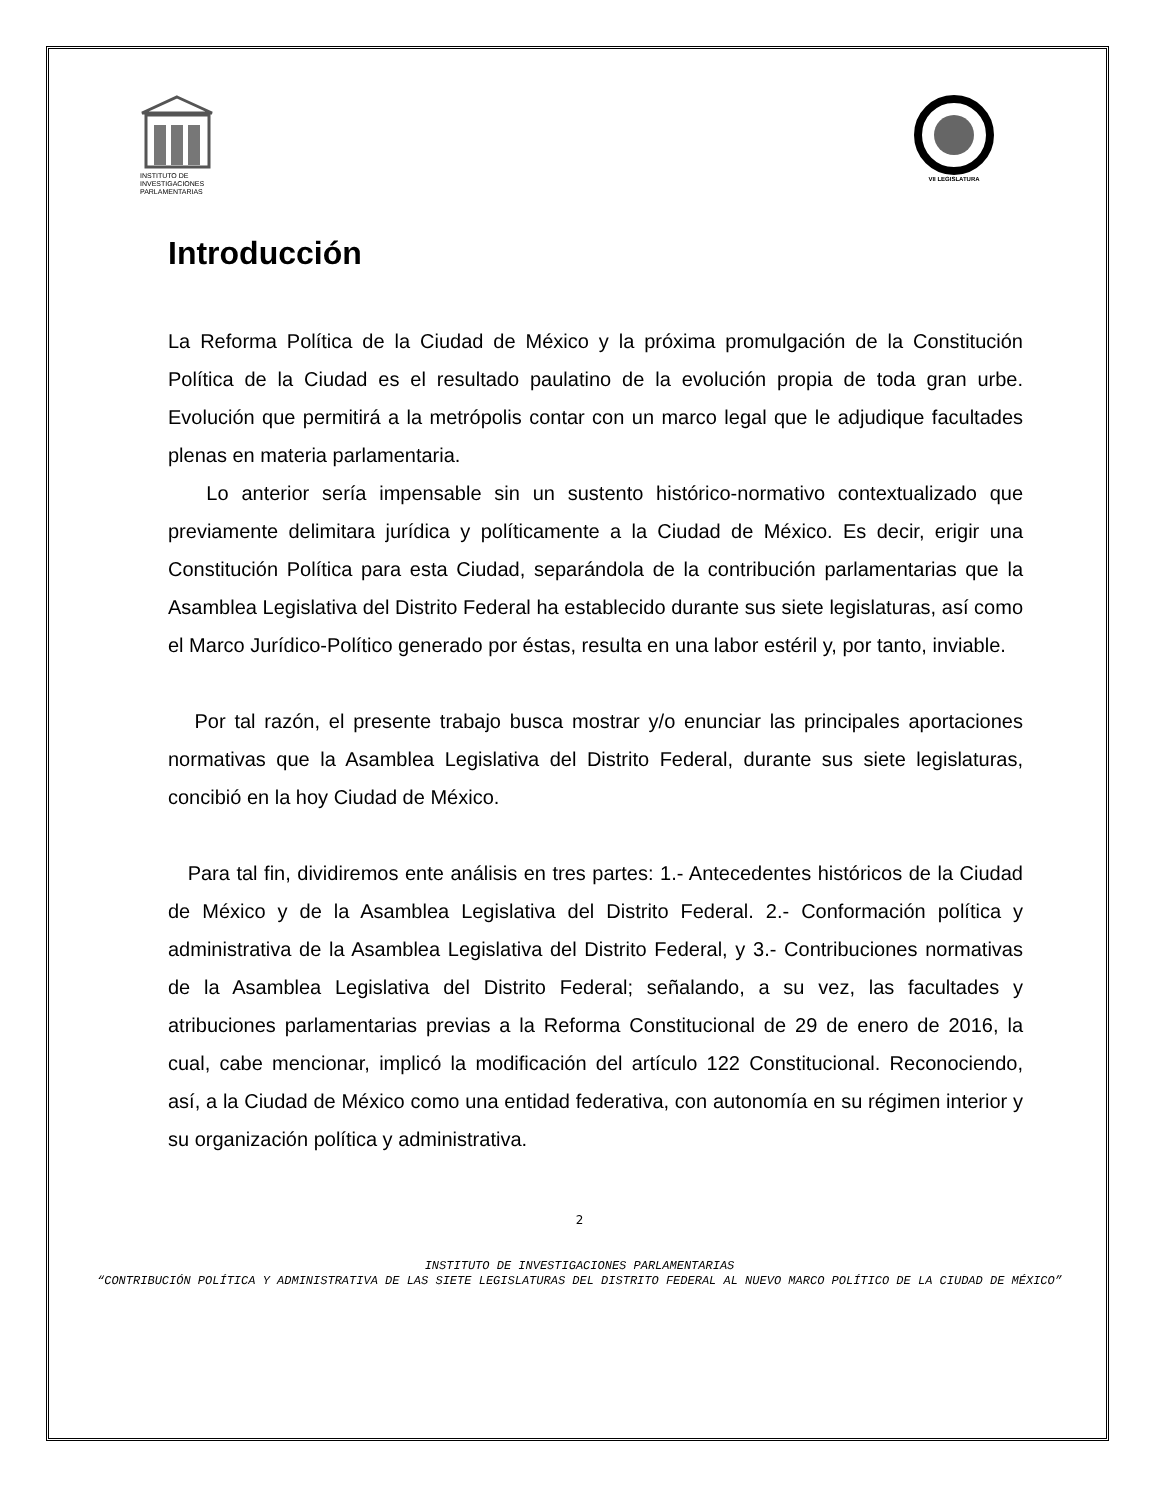INSTITUTO DE INVESTIGACIONES PARLAMENTARIAS
VII LEGISLATURA
Introducción
La Reforma Política de la Ciudad de México y la próxima promulgación de la Constitución Política de la Ciudad es el resultado paulatino de la evolución propia de toda gran urbe. Evolución que permitirá a la metrópolis contar con un marco legal que le adjudique facultades plenas en materia parlamentaria.
Lo anterior sería impensable sin un sustento histórico-normativo contextualizado que previamente delimitara jurídica y políticamente a la Ciudad de México. Es decir, erigir una Constitución Política para esta Ciudad, separándola de la contribución parlamentarias que la Asamblea Legislativa del Distrito Federal ha establecido durante sus siete legislaturas, así como el Marco Jurídico-Político generado por éstas, resulta en una labor estéril y, por tanto, inviable.
Por tal razón, el presente trabajo busca mostrar y/o enunciar las principales aportaciones normativas que la Asamblea Legislativa del Distrito Federal, durante sus siete legislaturas, concibió en la hoy Ciudad de México.
Para tal fin, dividiremos ente análisis en tres partes: 1.- Antecedentes históricos de la Ciudad de México y de la Asamblea Legislativa del Distrito Federal. 2.- Conformación política y administrativa de la Asamblea Legislativa del Distrito Federal, y 3.- Contribuciones normativas de la Asamblea Legislativa del Distrito Federal; señalando, a su vez, las facultades y atribuciones parlamentarias previas a la Reforma Constitucional de 29 de enero de 2016, la cual, cabe mencionar, implicó la modificación del artículo 122 Constitucional. Reconociendo, así, a la Ciudad de México como una entidad federativa, con autonomía en su régimen interior y su organización política y administrativa.
2
INSTITUTO DE INVESTIGACIONES PARLAMENTARIAS
“CONTRIBUCIÓN POLÍTICA Y ADMINISTRATIVA DE LAS SIETE LEGISLATURAS DEL DISTRITO FEDERAL AL NUEVO MARCO POLÍTICO DE LA CIUDAD DE MÉXICO”